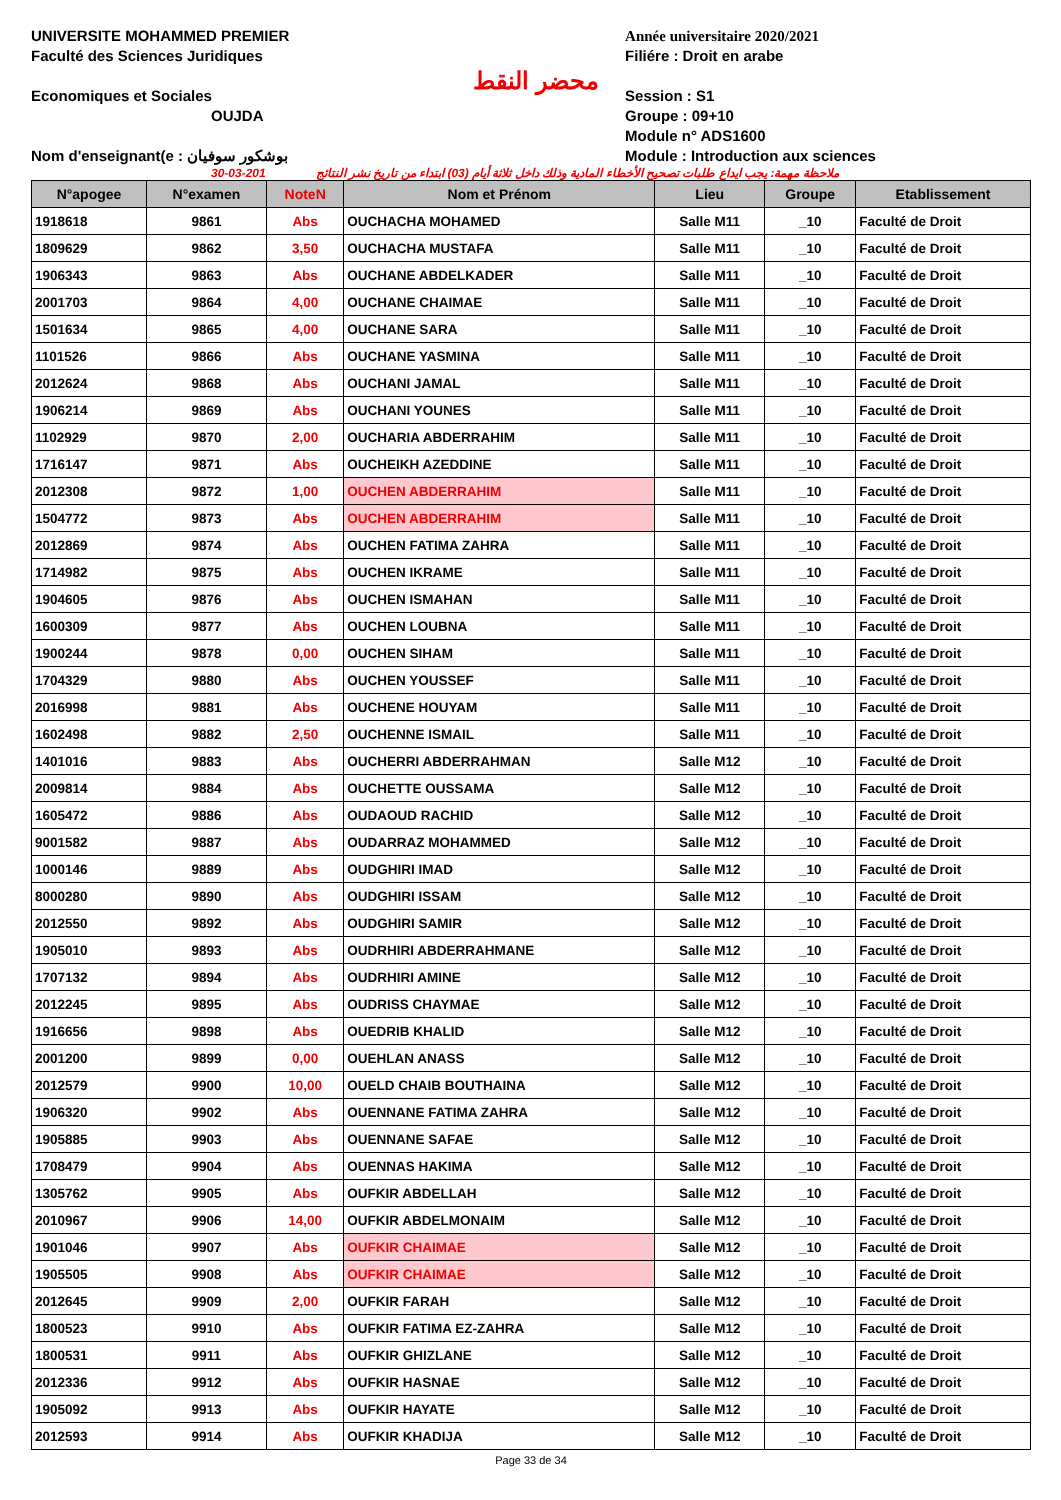UNIVERSITE MOHAMMED PREMIER
Faculté des Sciences Juridiques
Economiques et Sociales
OUJDA
Nom d'enseignant(e : بوشكور سوفيان
محضر النقط
Année universitaire 2020/2021
Filiére : Droit en arabe
Session : S1
Groupe : 09+10
Module n° ADS1600
Module : Introduction aux sciences
30-03-201 ملاحظة مهمة: يجب ايداع طلبات تصحيح الأخطاء المادية وذلك داخل ثلاثة أيام (03) ابتداء من تاريخ نشر النتائج
| N°apogee | N°examen | NoteN | Nom et Prénom | Lieu | Groupe | Etablissement |
| --- | --- | --- | --- | --- | --- | --- |
| 1918618 | 9861 | Abs | OUCHACHA MOHAMED | Salle M11 | _10 | Faculté de Droit |
| 1809629 | 9862 | 3,50 | OUCHACHA MUSTAFA | Salle M11 | _10 | Faculté de Droit |
| 1906343 | 9863 | Abs | OUCHANE ABDELKADER | Salle M11 | _10 | Faculté de Droit |
| 2001703 | 9864 | 4,00 | OUCHANE CHAIMAE | Salle M11 | _10 | Faculté de Droit |
| 1501634 | 9865 | 4,00 | OUCHANE SARA | Salle M11 | _10 | Faculté de Droit |
| 1101526 | 9866 | Abs | OUCHANE YASMINA | Salle M11 | _10 | Faculté de Droit |
| 2012624 | 9868 | Abs | OUCHANI JAMAL | Salle M11 | _10 | Faculté de Droit |
| 1906214 | 9869 | Abs | OUCHANI YOUNES | Salle M11 | _10 | Faculté de Droit |
| 1102929 | 9870 | 2,00 | OUCHARIA ABDERRAHIM | Salle M11 | _10 | Faculté de Droit |
| 1716147 | 9871 | Abs | OUCHEIKH AZEDDINE | Salle M11 | _10 | Faculté de Droit |
| 2012308 | 9872 | 1,00 | OUCHEN ABDERRAHIM | Salle M11 | _10 | Faculté de Droit |
| 1504772 | 9873 | Abs | OUCHEN ABDERRAHIM | Salle M11 | _10 | Faculté de Droit |
| 2012869 | 9874 | Abs | OUCHEN FATIMA ZAHRA | Salle M11 | _10 | Faculté de Droit |
| 1714982 | 9875 | Abs | OUCHEN IKRAME | Salle M11 | _10 | Faculté de Droit |
| 1904605 | 9876 | Abs | OUCHEN ISMAHAN | Salle M11 | _10 | Faculté de Droit |
| 1600309 | 9877 | Abs | OUCHEN LOUBNA | Salle M11 | _10 | Faculté de Droit |
| 1900244 | 9878 | 0,00 | OUCHEN SIHAM | Salle M11 | _10 | Faculté de Droit |
| 1704329 | 9880 | Abs | OUCHEN YOUSSEF | Salle M11 | _10 | Faculté de Droit |
| 2016998 | 9881 | Abs | OUCHENE HOUYAM | Salle M11 | _10 | Faculté de Droit |
| 1602498 | 9882 | 2,50 | OUCHENNE ISMAIL | Salle M11 | _10 | Faculté de Droit |
| 1401016 | 9883 | Abs | OUCHERRI ABDERRAHMAN | Salle M12 | _10 | Faculté de Droit |
| 2009814 | 9884 | Abs | OUCHETTE OUSSAMA | Salle M12 | _10 | Faculté de Droit |
| 1605472 | 9886 | Abs | OUDAOUD RACHID | Salle M12 | _10 | Faculté de Droit |
| 9001582 | 9887 | Abs | OUDARRAZ MOHAMMED | Salle M12 | _10 | Faculté de Droit |
| 1000146 | 9889 | Abs | OUDGHIRI IMAD | Salle M12 | _10 | Faculté de Droit |
| 8000280 | 9890 | Abs | OUDGHIRI ISSAM | Salle M12 | _10 | Faculté de Droit |
| 2012550 | 9892 | Abs | OUDGHIRI SAMIR | Salle M12 | _10 | Faculté de Droit |
| 1905010 | 9893 | Abs | OUDRHIRI ABDERRAHMANE | Salle M12 | _10 | Faculté de Droit |
| 1707132 | 9894 | Abs | OUDRHIRI AMINE | Salle M12 | _10 | Faculté de Droit |
| 2012245 | 9895 | Abs | OUDRISS CHAYMAE | Salle M12 | _10 | Faculté de Droit |
| 1916656 | 9898 | Abs | OUEDRIB KHALID | Salle M12 | _10 | Faculté de Droit |
| 2001200 | 9899 | 0,00 | OUEHLAN ANASS | Salle M12 | _10 | Faculté de Droit |
| 2012579 | 9900 | 10,00 | OUELD CHAIB BOUTHAINA | Salle M12 | _10 | Faculté de Droit |
| 1906320 | 9902 | Abs | OUENNANE FATIMA ZAHRA | Salle M12 | _10 | Faculté de Droit |
| 1905885 | 9903 | Abs | OUENNANE SAFAE | Salle M12 | _10 | Faculté de Droit |
| 1708479 | 9904 | Abs | OUENNAS HAKIMA | Salle M12 | _10 | Faculté de Droit |
| 1305762 | 9905 | Abs | OUFKIR ABDELLAH | Salle M12 | _10 | Faculté de Droit |
| 2010967 | 9906 | 14,00 | OUFKIR ABDELMONAIM | Salle M12 | _10 | Faculté de Droit |
| 1901046 | 9907 | Abs | OUFKIR CHAIMAE | Salle M12 | _10 | Faculté de Droit |
| 1905505 | 9908 | Abs | OUFKIR CHAIMAE | Salle M12 | _10 | Faculté de Droit |
| 2012645 | 9909 | 2,00 | OUFKIR FARAH | Salle M12 | _10 | Faculté de Droit |
| 1800523 | 9910 | Abs | OUFKIR FATIMA EZ-ZAHRA | Salle M12 | _10 | Faculté de Droit |
| 1800531 | 9911 | Abs | OUFKIR GHIZLANE | Salle M12 | _10 | Faculté de Droit |
| 2012336 | 9912 | Abs | OUFKIR HASNAE | Salle M12 | _10 | Faculté de Droit |
| 1905092 | 9913 | Abs | OUFKIR HAYATE | Salle M12 | _10 | Faculté de Droit |
| 2012593 | 9914 | Abs | OUFKIR KHADIJA | Salle M12 | _10 | Faculté de Droit |
Page 33 de 34